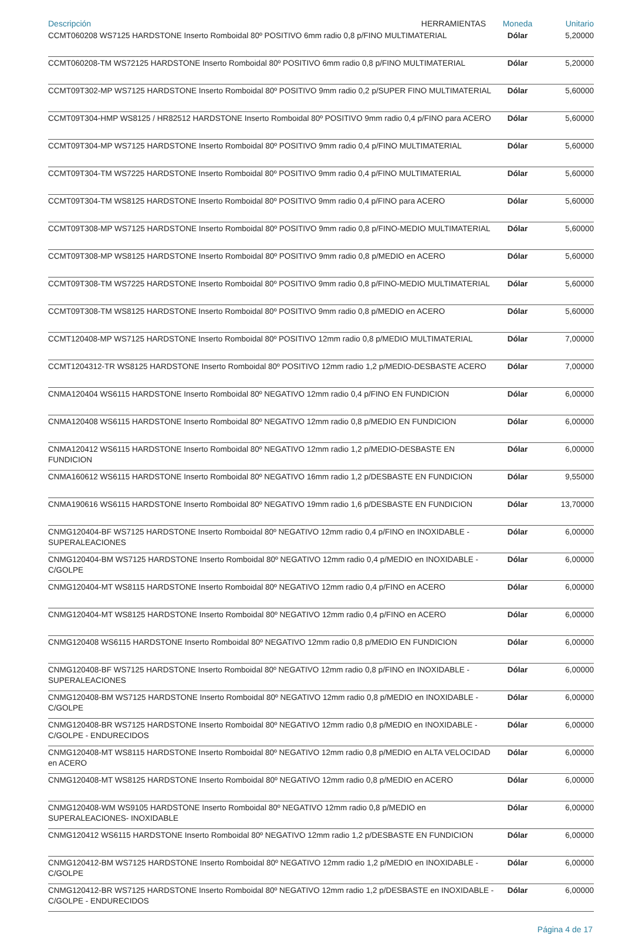| Descripción HERRAMIENTAS | Moneda | Unitario |
| --- | --- | --- |
| CCMT060208 WS7125 HARDSTONE Inserto Romboidal 80º POSITIVO 6mm radio 0,8 p/FINO MULTIMATERIAL | Dólar | 5,20000 |
| CCMT060208-TM WS72125 HARDSTONE Inserto Romboidal 80º POSITIVO 6mm radio 0,8 p/FINO MULTIMATERIAL | Dólar | 5,20000 |
| CCMT09T302-MP WS7125 HARDSTONE Inserto Romboidal 80º POSITIVO 9mm radio 0,2 p/SUPER FINO MULTIMATERIAL | Dólar | 5,60000 |
| CCMT09T304-HMP WS8125 / HR82512 HARDSTONE Inserto Romboidal 80º POSITIVO 9mm radio 0,4 p/FINO para ACERO | Dólar | 5,60000 |
| CCMT09T304-MP WS7125 HARDSTONE Inserto Romboidal 80º POSITIVO 9mm radio 0,4 p/FINO MULTIMATERIAL | Dólar | 5,60000 |
| CCMT09T304-TM WS7225 HARDSTONE Inserto Romboidal 80º POSITIVO 9mm radio 0,4 p/FINO MULTIMATERIAL | Dólar | 5,60000 |
| CCMT09T304-TM WS8125 HARDSTONE Inserto Romboidal 80º POSITIVO 9mm radio 0,4 p/FINO para ACERO | Dólar | 5,60000 |
| CCMT09T308-MP WS7125 HARDSTONE Inserto Romboidal 80º POSITIVO 9mm radio 0,8 p/FINO-MEDIO MULTIMATERIAL | Dólar | 5,60000 |
| CCMT09T308-MP WS8125 HARDSTONE Inserto Romboidal 80º POSITIVO 9mm radio 0,8 p/MEDIO en ACERO | Dólar | 5,60000 |
| CCMT09T308-TM WS7225 HARDSTONE Inserto Romboidal 80º POSITIVO 9mm radio 0,8 p/FINO-MEDIO MULTIMATERIAL | Dólar | 5,60000 |
| CCMT09T308-TM WS8125 HARDSTONE Inserto Romboidal 80º POSITIVO 9mm radio 0,8 p/MEDIO en ACERO | Dólar | 5,60000 |
| CCMT120408-MP WS7125 HARDSTONE Inserto Romboidal 80º POSITIVO 12mm radio 0,8 p/MEDIO MULTIMATERIAL | Dólar | 7,00000 |
| CCMT1204312-TR WS8125 HARDSTONE Inserto Romboidal 80º POSITIVO 12mm radio 1,2 p/MEDIO-DESBASTE ACERO | Dólar | 7,00000 |
| CNMA120404 WS6115 HARDSTONE Inserto Romboidal 80º NEGATIVO 12mm radio 0,4 p/FINO EN FUNDICION | Dólar | 6,00000 |
| CNMA120408 WS6115 HARDSTONE Inserto Romboidal 80º NEGATIVO 12mm radio 0,8 p/MEDIO EN FUNDICION | Dólar | 6,00000 |
| CNMA120412 WS6115 HARDSTONE Inserto Romboidal 80º NEGATIVO 12mm radio 1,2 p/MEDIO-DESBASTE EN FUNDICION | Dólar | 6,00000 |
| CNMA160612 WS6115 HARDSTONE Inserto Romboidal 80º NEGATIVO 16mm radio 1,2 p/DESBASTE EN FUNDICION | Dólar | 9,55000 |
| CNMA190616 WS6115 HARDSTONE Inserto Romboidal 80º NEGATIVO 19mm radio 1,6 p/DESBASTE EN FUNDICION | Dólar | 13,70000 |
| CNMG120404-BF WS7125 HARDSTONE Inserto Romboidal 80º NEGATIVO 12mm radio 0,4 p/FINO en INOXIDABLE - SUPERALEACIONES | Dólar | 6,00000 |
| CNMG120404-BM WS7125 HARDSTONE Inserto Romboidal 80º NEGATIVO 12mm radio 0,4 p/MEDIO en INOXIDABLE - C/GOLPE | Dólar | 6,00000 |
| CNMG120404-MT WS8115 HARDSTONE Inserto Romboidal 80º NEGATIVO 12mm radio 0,4 p/FINO en ACERO | Dólar | 6,00000 |
| CNMG120404-MT WS8125 HARDSTONE Inserto Romboidal 80º NEGATIVO 12mm radio 0,4 p/FINO en ACERO | Dólar | 6,00000 |
| CNMG120408 WS6115 HARDSTONE Inserto Romboidal 80º NEGATIVO 12mm radio 0,8 p/MEDIO EN FUNDICION | Dólar | 6,00000 |
| CNMG120408-BF WS7125 HARDSTONE Inserto Romboidal 80º NEGATIVO 12mm radio 0,8 p/FINO en INOXIDABLE - SUPERALEACIONES | Dólar | 6,00000 |
| CNMG120408-BM WS7125 HARDSTONE Inserto Romboidal 80º NEGATIVO 12mm radio 0,8 p/MEDIO en INOXIDABLE - C/GOLPE | Dólar | 6,00000 |
| CNMG120408-BR WS7125 HARDSTONE Inserto Romboidal 80º NEGATIVO 12mm radio 0,8 p/MEDIO en INOXIDABLE - C/GOLPE - ENDURECIDOS | Dólar | 6,00000 |
| CNMG120408-MT WS8115 HARDSTONE Inserto Romboidal 80º NEGATIVO 12mm radio 0,8 p/MEDIO en ALTA VELOCIDAD en ACERO | Dólar | 6,00000 |
| CNMG120408-MT WS8125 HARDSTONE Inserto Romboidal 80º NEGATIVO 12mm radio 0,8 p/MEDIO en ACERO | Dólar | 6,00000 |
| CNMG120408-WM WS9105 HARDSTONE Inserto Romboidal 80º NEGATIVO 12mm radio 0,8 p/MEDIO en SUPERALEACIONES- INOXIDABLE | Dólar | 6,00000 |
| CNMG120412 WS6115 HARDSTONE Inserto Romboidal 80º NEGATIVO 12mm radio 1,2 p/DESBASTE EN FUNDICION | Dólar | 6,00000 |
| CNMG120412-BM WS7125 HARDSTONE Inserto Romboidal 80º NEGATIVO 12mm radio 1,2 p/MEDIO en INOXIDABLE - C/GOLPE | Dólar | 6,00000 |
| CNMG120412-BR WS7125 HARDSTONE Inserto Romboidal 80º NEGATIVO 12mm radio 1,2 p/DESBASTE en INOXIDABLE - C/GOLPE - ENDURECIDOS | Dólar | 6,00000 |
Página 4 de 17